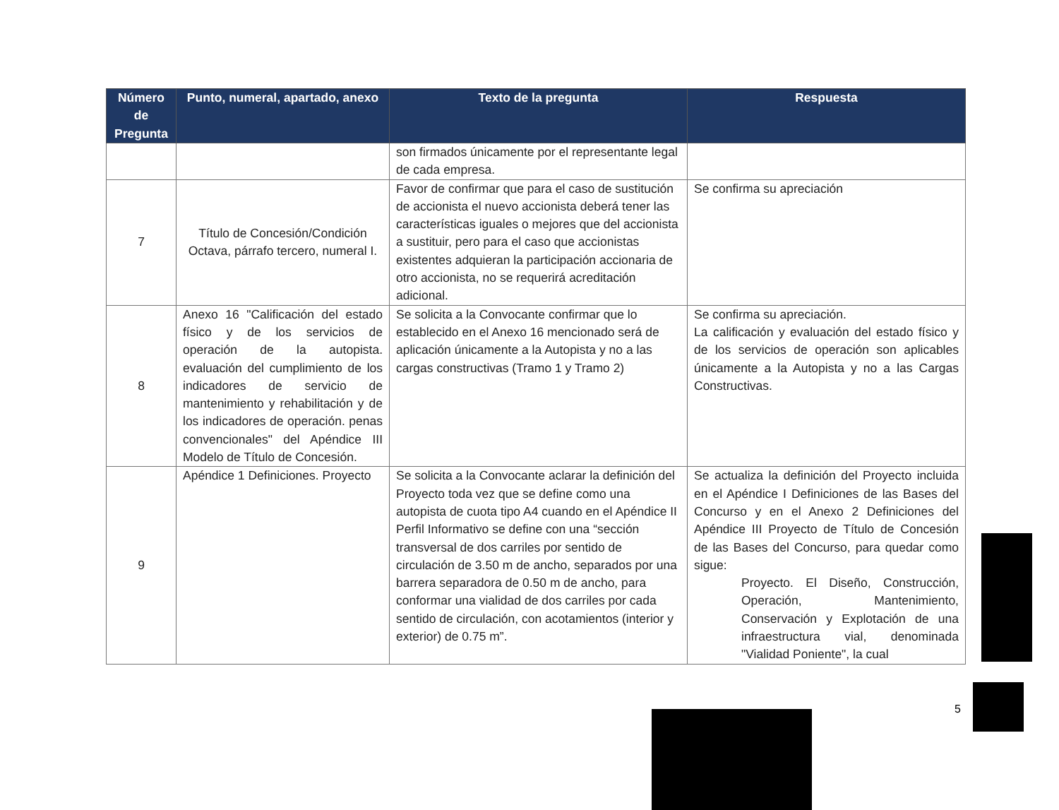| Número de Pregunta | Punto, numeral, apartado, anexo | Texto de la pregunta | Respuesta |
| --- | --- | --- | --- |
| | | son firmados únicamente por el representante legal de cada empresa. | |
| 7 | Título de Concesión/Condición Octava, párrafo tercero, numeral I. | Favor de confirmar que para el caso de sustitución de accionista el nuevo accionista deberá tener las características iguales o mejores que del accionista a sustituir, pero para el caso que accionistas existentes adquieran la participación accionaria de otro accionista, no se requerirá acreditación adicional. | Se confirma su apreciación |
| 8 | Anexo 16 "Calificación del estado físico y de los servicios de operación de la autopista. evaluación del cumplimiento de los indicadores de servicio de mantenimiento y rehabilitación y de los indicadores de operación. penas convencionales" del Apéndice III Modelo de Título de Concesión. | Se solicita a la Convocante confirmar que lo establecido en el Anexo 16 mencionado será de aplicación únicamente a la Autopista y no a las cargas constructivas (Tramo 1 y Tramo 2) | Se confirma su apreciación. La calificación y evaluación del estado físico y de los servicios de operación son aplicables únicamente a la Autopista y no a las Cargas Constructivas. |
| 9 | Apéndice 1 Definiciones. Proyecto | Se solicita a la Convocante aclarar la definición del Proyecto toda vez que se define como una autopista de cuota tipo A4 cuando en el Apéndice II Perfil Informativo se define con una “sección transversal de dos carriles por sentido de circulación de 3.50 m de ancho, separados por una barrera separadora de 0.50 m de ancho, para conformar una vialidad de dos carriles por cada sentido de circulación, con acotamientos (interior y exterior) de 0.75 m”. | Se actualiza la definición del Proyecto incluida en el Apéndice I Definiciones de las Bases del Concurso y en el Anexo 2 Definiciones del Apéndice III Proyecto de Título de Concesión de las Bases del Concurso, para quedar como sigue: Proyecto. El Diseño, Construcción, Operación, Mantenimiento, Conservación y Explotación de una infraestructura vial, denominada "Vialidad Poniente", la cual |
5